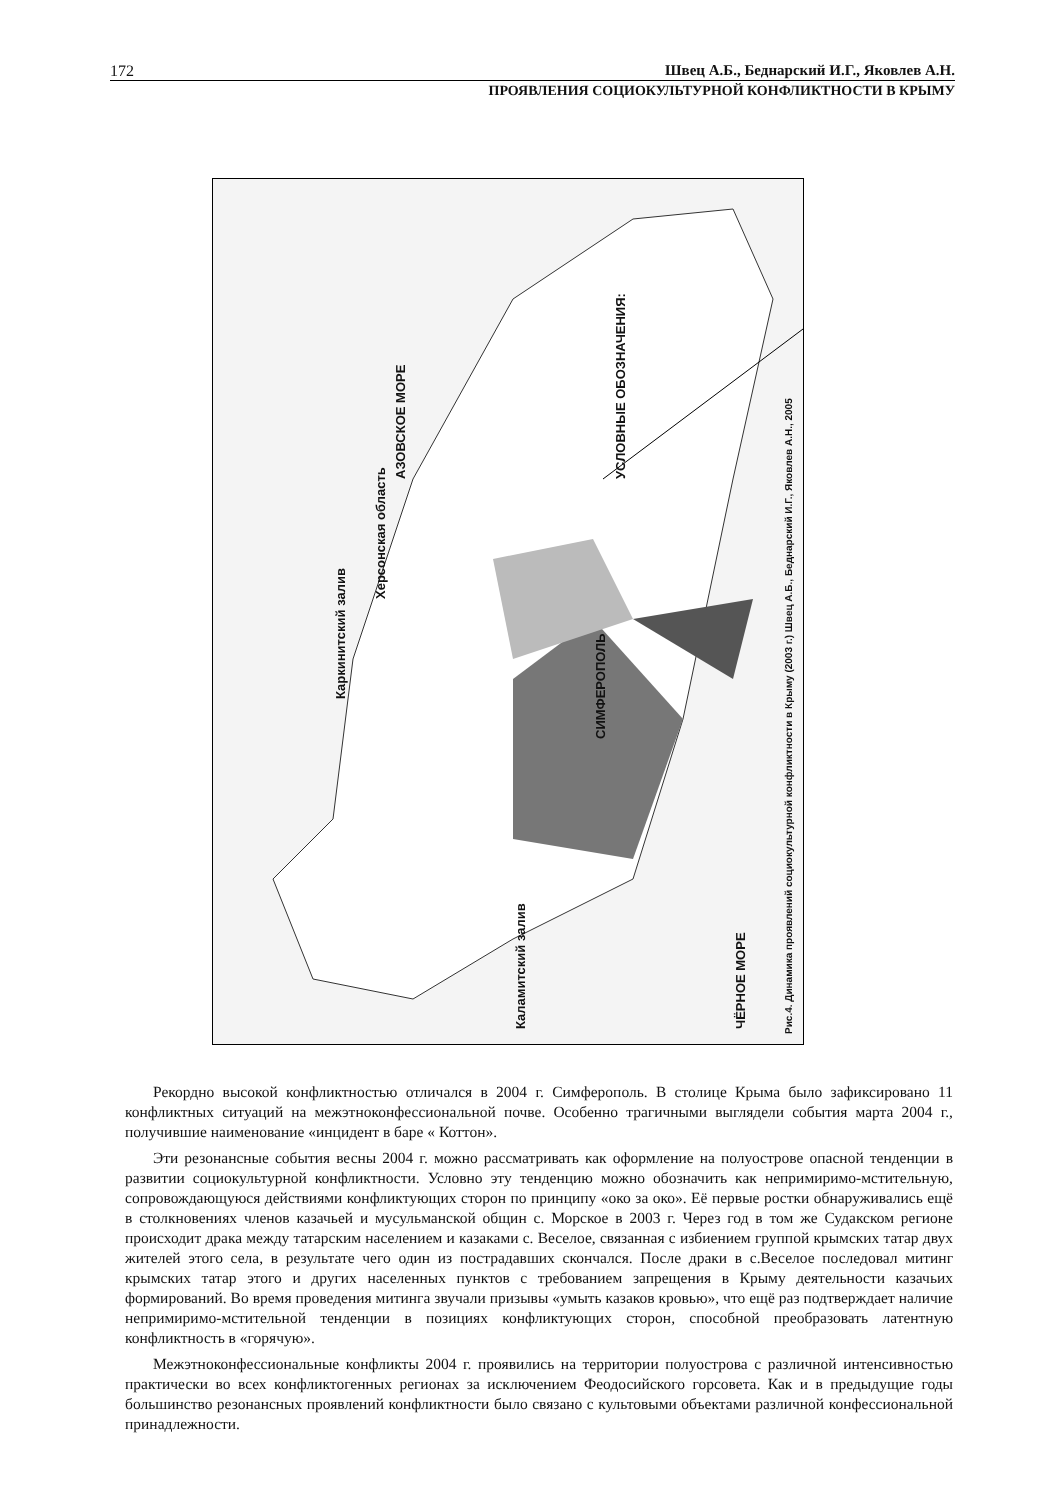172 Швец А.Б., Беднарский И.Г., Яковлев А.Н.
ПРОЯВЛЕНИЯ СОЦИОКУЛЬТУРНОЙ КОНФЛИКТНОСТИ В КРЫМУ
Каркинитский залив
Херсонская область
АЗОВСКОЕ МОРЕ
Каламитский залив ЧЁРНОЕ МОРЕ
СИМФЕРОПОЛЬ
УСЛОВНЫЕ ОБОЗНАЧЕНИЯ:
Рис.4. Динамика проявлений социокультурной конфликтности в Крыму (2003 г.) Швец А.Б., Беднарский И.Г., Яковлев А.Н., 2005
Армянск Красноперекопск Джанкой Керчь Феодосия Судак Алушта Ялта Севастополь Саки Евпатория Ленинский Кировский Советский Нижнегорский Белогорский Симферопольский Бахчисарайский Первомайский Красногвардейский Джанкойский Раздольненский Сакский Черноморский Красноперекопский
Рекордно высокой конфликтностью отличался в 2004 г. Симферополь. В столице Крыма было зафиксировано 11 конфликтных ситуаций на межэтноконфессиональной почве. Особенно трагичными выглядели события марта 2004 г., получившие наименование «инцидент в баре « Коттон».
Эти резонансные события весны 2004 г. можно рассматривать как оформление на полуострове опасной тенденции в развитии социокультурной конфликтности. Условно эту тенденцию можно обозначить как непримиримо-мстительную, сопровождающуюся действиями конфликтующих сторон по принципу «око за око». Её первые ростки обнаруживались ещё в столкновениях членов казачьей и мусульманской общин с. Морское в 2003 г. Через год в том же Судакском регионе происходит драка между татарским населением и казаками с. Веселое, связанная с избиением группой крымских татар двух жителей этого села, в результате чего один из пострадавших скончался. После драки в с.Веселое последовал митинг крымских татар этого и других населенных пунктов с требованием запрещения в Крыму деятельности казачьих формирований. Во время проведения митинга звучали призывы «умыть казаков кровью», что ещё раз подтверждает наличие непримиримо-мстительной тенденции в позициях конфликтующих сторон, способной преобразовать латентную конфликтность в «горячую».
Межэтноконфессиональные конфликты 2004 г. проявились на территории полуострова с различной интенсивностью практически во всех конфликтогенных регионах за исключением Феодосийского горсовета. Как и в предыдущие годы большинство резонансных проявлений конфликтности было связано с культовыми объектами различной конфессиональной принадлежности.